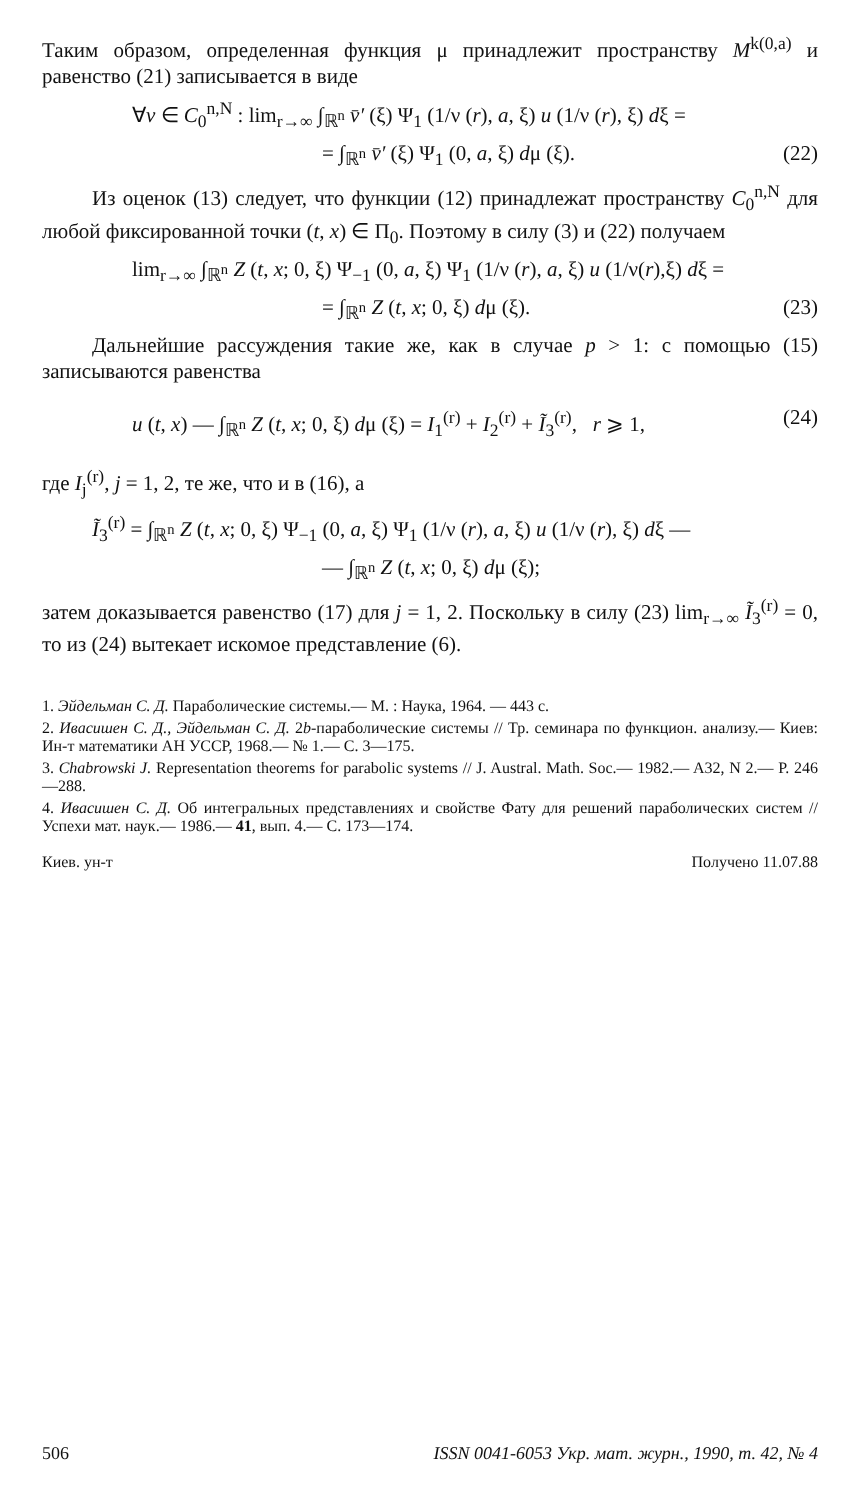Таким образом, определенная функция μ принадлежит пространству M<sup>k(0,a)</sup> и равенство (21) записывается в виде
∀v ∈ C<sub>0</sub><sup>n,N</sup> : lim<sub>r→∞</sub> ∫<sub>ℝ<sup>n</sup></sub> v̄′ (ξ) Ψ<sub>1</sub> (1/ν (r), a, ξ) u (1/ν (r), ξ) dξ =
= ∫<sub>ℝ<sup>n</sup></sub> v̄′ (ξ) Ψ<sub>1</sub> (0, a, ξ) dμ (ξ). (22)
Из оценок (13) следует, что функции (12) принадлежат пространству C<sub>0</sub><sup>n,N</sup> для любой фиксированной точки (t, x) ∈ Π<sub>0</sub>. Поэтому в силу (3) и (22) получаем
lim<sub>r→∞</sub> ∫<sub>ℝ<sup>n</sup></sub> Z (t, x; 0, ξ) Ψ<sub>−1</sub> (0, a, ξ) Ψ<sub>1</sub> (1/ν (r), a, ξ) u (1/ν(r),ξ) dξ =
= ∫<sub>ℝ<sup>n</sup></sub> Z (t, x; 0, ξ) dμ (ξ). (23)
Дальнейшие рассуждения такие же, как в случае p > 1: с помощью (15) записываются равенства
u (t, x) — ∫<sub>ℝ<sup>n</sup></sub> Z (t, x; 0, ξ) dμ (ξ) = I<sub>1</sub><sup>(r)</sup> + I<sub>2</sub><sup>(r)</sup> + Ĩ<sub>3</sub><sup>(r)</sup>, r ⩾ 1, (24)
где I<sub>j</sub><sup>(r)</sup>, j = 1, 2, те же, что и в (16), а
Ĩ<sub>3</sub><sup>(r)</sup> = ∫<sub>ℝ<sup>n</sup></sub> Z (t, x; 0, ξ) Ψ<sub>−1</sub> (0, a, ξ) Ψ<sub>1</sub> (1/ν (r), a, ξ) u (1/ν (r), ξ) dξ —
— ∫<sub>ℝ<sup>n</sup></sub> Z (t, x; 0, ξ) dμ (ξ);
затем доказывается равенство (17) для j = 1, 2. Поскольку в силу (23) lim<sub>r→∞</sub> Ĩ<sub>3</sub><sup>(r)</sup> = 0, то из (24) вытекает искомое представление (6).
1. Эйдельман С. Д. Параболические системы.— М. : Наука, 1964. — 443 с.
2. Ивасишен С. Д., Эйдельман С. Д. 2b-параболические системы // Тр. семинара по функцион. анализу.— Киев: Ин-т математики АН УССР, 1968.— № 1.— С. 3—175.
3. Chabrowski J. Representation theorems for parabolic systems // J. Austral. Math. Soc.— 1982.— A32, N 2.— P. 246—288.
4. Ивасишен С. Д. Об интегральных представлениях и свойстве Фату для решений параболических систем // Успехи мат. наук.— 1986.— 41, вып. 4.— С. 173—174.
Киев. ун-т Получено 11.07.88
506 ISSN 0041-6053 Укр. мат. журн., 1990, т. 42, № 4